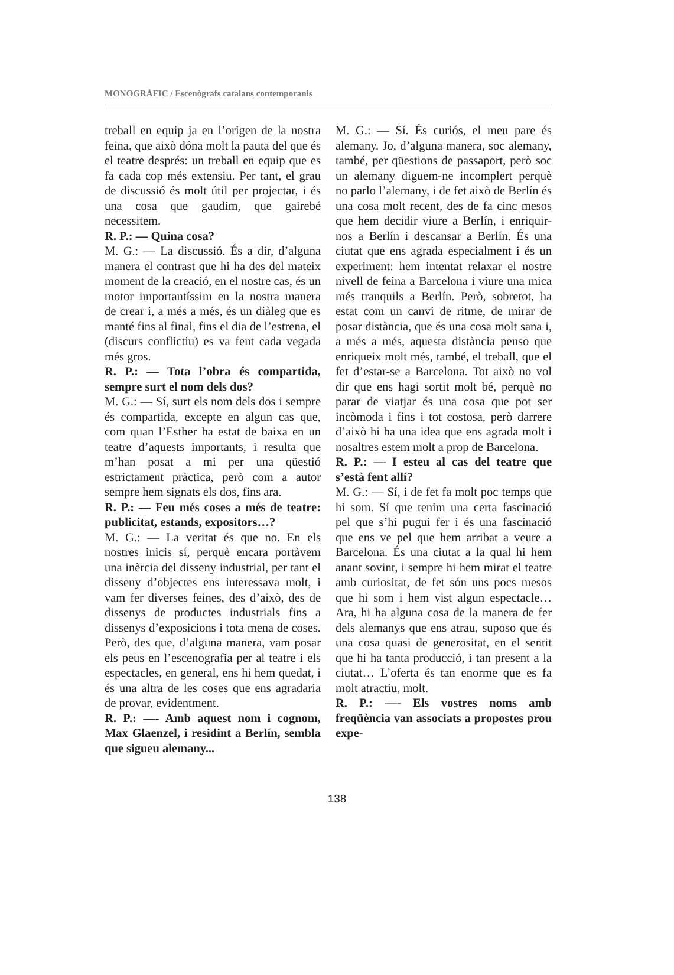MONOGRÀFIC / Escenògrafs catalans contemporanis
treball en equip ja en l’origen de la nostra feina, que això dóna molt la pauta del que és el teatre després: un treball en equip que es fa cada cop més extensiu. Per tant, el grau de discussió és molt útil per projectar, i és una cosa que gaudim, que gairebé necessitem.
R. P.: — Quina cosa?
M. G.: — La discussió. És a dir, d’alguna manera el contrast que hi ha des del mateix moment de la creació, en el nostre cas, és un motor importantíssim en la nostra manera de crear i, a més a més, és un diàleg que es manté fins al final, fins el dia de l’estrena, el (discurs conflictiu) es va fent cada vegada més gros.
R. P.: — Tota l’obra és compartida, sempre surt el nom dels dos?
M. G.: — Sí, surt els nom dels dos i sempre és compartida, excepte en algun cas que, com quan l’Esther ha estat de baixa en un teatre d’aquests importants, i resulta que m’han posat a mi per una qüestió estrictament pràctica, però com a autor sempre hem signats els dos, fins ara.
R. P.: — Feu més coses a més de teatre: publicitat, estands, expositors…?
M. G.: — La veritat és que no. En els nostres inicis sí, perquè encara portàvem una inèrcia del disseny industrial, per tant el disseny d’objectes ens interessava molt, i vam fer diverses feines, des d’això, des de dissenys de productes industrials fins a dissenys d’exposicions i tota mena de coses. Però, des que, d’alguna manera, vam posar els peus en l’escenografia per al teatre i els espectacles, en general, ens hi hem quedat, i és una altra de les coses que ens agradaria de provar, evidentment.
R. P.: —- Amb aquest nom i cognom, Max Glaenzel, i residint a Berlín, sembla que sigueu alemany...
M. G.: — Sí. És curiós, el meu pare és alemany. Jo, d’alguna manera, soc alemany, també, per qüestions de passaport, però soc un alemany diguem-ne incomplert perquè no parlo l’alemany, i de fet això de Berlín és una cosa molt recent, des de fa cinc mesos que hem decidir viure a Berlín, i enriquir-nos a Berlín i descansar a Berlín. És una ciutat que ens agrada especialment i és un experiment: hem intentat relaxar el nostre nivell de feina a Barcelona i viure una mica més tranquils a Berlín. Però, sobretot, ha estat com un canvi de ritme, de mirar de posar distància, que és una cosa molt sana i, a més a més, aquesta distància penso que enriqueix molt més, també, el treball, que el fet d’estar-se a Barcelona. Tot això no vol dir que ens hagi sortit molt bé, perquè no parar de viatjar és una cosa que pot ser incòmoda i fins i tot costosa, però darrere d’això hi ha una idea que ens agrada molt i nosaltres estem molt a prop de Barcelona.
R. P.: — I esteu al cas del teatre que s’està fent allí?
M. G.: — Sí, i de fet fa molt poc temps que hi som. Sí que tenim una certa fascinació pel que s’hi pugui fer i és una fascinació que ens ve pel que hem arribat a veure a Barcelona. És una ciutat a la qual hi hem anant sovint, i sempre hi hem mirat el teatre amb curiositat, de fet són uns pocs mesos que hi som i hem vist algun espectacle… Ara, hi ha alguna cosa de la manera de fer dels alemanys que ens atrau, suposo que és una cosa quasi de generositat, en el sentit que hi ha tanta producció, i tan present a la ciutat… L’oferta és tan enorme que es fa molt atractiu, molt.
R. P.: —- Els vostres noms amb freqüència van associats a propostes prou expe-
138